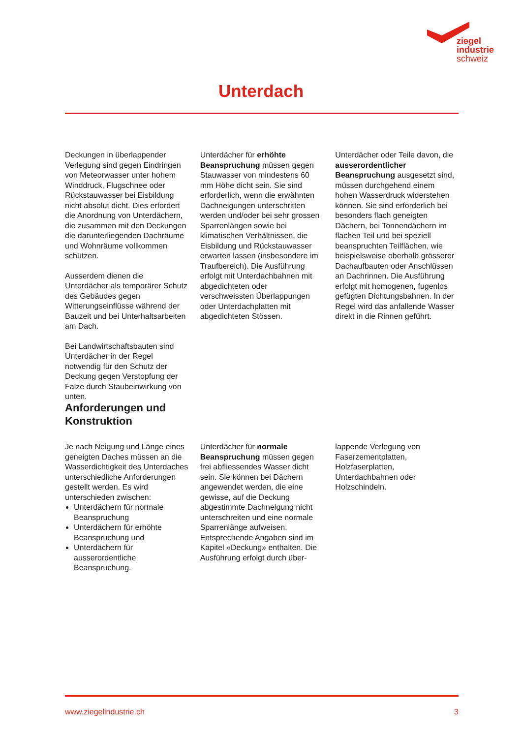ziegel
industrie
schweiz
Unterdach
Deckungen in überlappender Verlegung sind gegen Eindringen von Meteorwasser unter hohem Winddruck, Flugschnee oder Rückstauwasser bei Eisbildung nicht absolut dicht. Dies erfordert die Anordnung von Unterdächern, die zusammen mit den Deckungen die darunterliegenden Dachräume und Wohnräume vollkommen schützen.
Ausserdem dienen die Unterdächer als temporärer Schutz des Gebäudes gegen Witterungseinflüsse während der Bauzeit und bei Unterhaltsarbeiten am Dach.
Bei Landwirtschaftsbauten sind Unterdächer in der Regel notwendig für den Schutz der Deckung gegen Verstopfung der Falze durch Staubeinwirkung von unten.
Unterdächer für erhöhte Beanspruchung müssen gegen Stauwasser von mindestens 60 mm Höhe dicht sein. Sie sind erforderlich, wenn die erwähnten Dachneigungen unterschritten werden und/oder bei sehr grossen Sparrenlängen sowie bei klimatischen Verhältnissen, die Eisbildung und Rückstauwasser erwarten lassen (insbesondere im Traufbereich). Die Ausführung erfolgt mit Unterdachbahnen mit abgedichteten oder verschweissten Überlappungen oder Unterdachplatten mit abgedichteten Stössen.
Unterdächer oder Teile davon, die ausserordentlicher Beanspruchung ausgesetzt sind, müssen durchgehend einem hohen Wasserdruck widerstehen können. Sie sind erforderlich bei besonders flach geneigten Dächern, bei Tonnendächern im flachen Teil und bei speziell beanspruchten Teilflächen, wie beispielsweise oberhalb grösserer Dachaufbauten oder Anschlüssen an Dachrinnen. Die Ausführung erfolgt mit homogenen, fugenlos gefügten Dichtungsbahnen. In der Regel wird das anfallende Wasser direkt in die Rinnen geführt.
Anforderungen und
Konstruktion
Je nach Neigung und Länge eines geneigten Daches müssen an die Wasserdichtigkeit des Unterdaches unterschiedliche Anforderungen gestellt werden. Es wird unterschieden zwischen:
Unterdächern für normale Beanspruchung
Unterdächern für erhöhte Beanspruchung und
Unterdächern für ausserordentliche Beanspruchung.
Unterdächer für normale Beanspruchung müssen gegen frei abfliessendes Wasser dicht sein. Sie können bei Dächern angewendet werden, die eine gewisse, auf die Deckung abgestimmte Dachneigung nicht unterschreiten und eine normale Sparrenlänge aufweisen. Entsprechende Angaben sind im Kapitel «Deckung» enthalten. Die Ausführung erfolgt durch über-
lappende Verlegung von Faserzementplatten, Holzfaserplatten, Unterdachbahnen oder Holzschindeln.
www.ziegelindustrie.ch 3